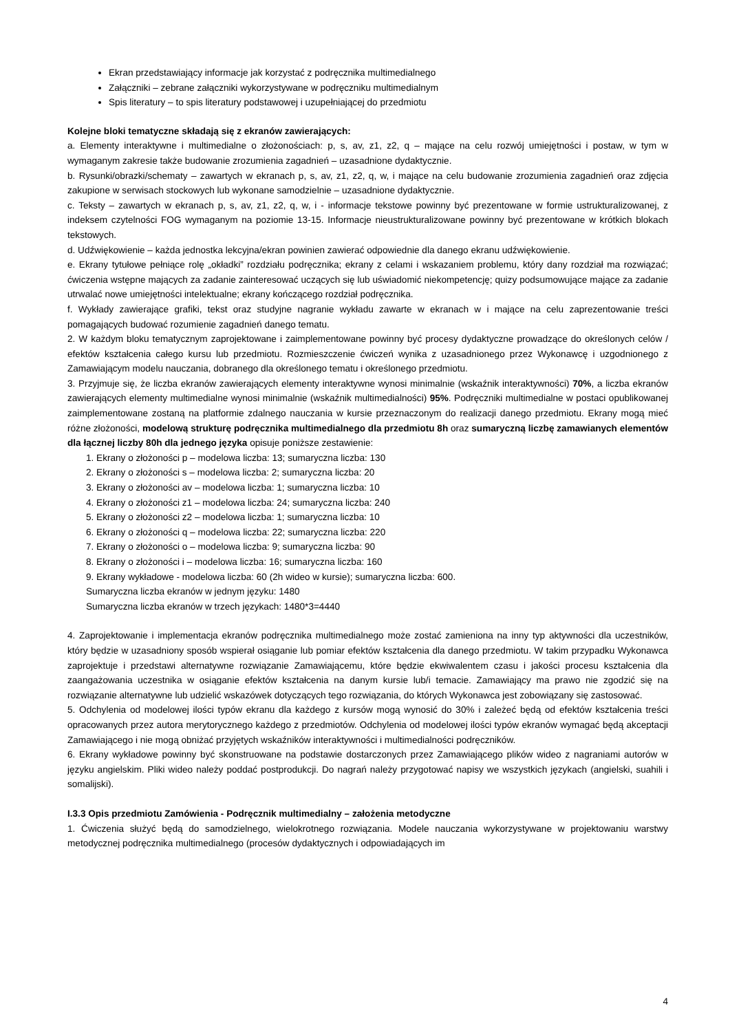Ekran przedstawiający informacje jak korzystać z podręcznika multimedialnego
Załączniki – zebrane załączniki wykorzystywane w podręczniku multimedialnym
Spis literatury – to spis literatury podstawowej i uzupełniającej do przedmiotu
Kolejne bloki tematyczne składają się z ekranów zawierających:
a. Elementy interaktywne i multimedialne o złożonościach: p, s, av, z1, z2, q – mające na celu rozwój umiejętności i postaw, w tym w wymaganym zakresie także budowanie zrozumienia zagadnień – uzasadnione dydaktycznie.
b. Rysunki/obrazki/schematy – zawartych w ekranach p, s, av, z1, z2, q, w, i mające na celu budowanie zrozumienia zagadnień oraz zdjęcia zakupione w serwisach stockowych lub wykonane samodzielnie – uzasadnione dydaktycznie.
c. Teksty – zawartych w ekranach p, s, av, z1, z2, q, w, i - informacje tekstowe powinny być prezentowane w formie ustrukturalizowanej, z indeksem czytelności FOG wymaganym na poziomie 13-15. Informacje nieustrukturalizowane powinny być prezentowane w krótkich blokach tekstowych.
d. Udźwiękowienie – każda jednostka lekcyjna/ekran powinien zawierać odpowiednie dla danego ekranu udźwiękowienie.
e. Ekrany tytułowe pełniące rolę „okładki” rozdziału podręcznika; ekrany z celami i wskazaniem problemu, który dany rozdział ma rozwiązać; ćwiczenia wstępne mających za zadanie zainteresować uczących się lub uświadomić niekompetencję; quizy podsumowujące mające za zadanie utrwalać nowe umiejętności intelektualne; ekrany kończącego rozdział podręcznika.
f. Wykłady zawierające grafiki, tekst oraz studyjne nagranie wykładu zawarte w ekranach w i mające na celu zaprezentowanie treści pomagających budować rozumienie zagadnień danego tematu.
2. W każdym bloku tematycznym zaprojektowane i zaimplementowane powinny być procesy dydaktyczne prowadzące do określonych celów / efektów kształcenia całego kursu lub przedmiotu. Rozmieszczenie ćwiczeń wynika z uzasadnionego przez Wykonawcę i uzgodnionego z Zamawiającym modelu nauczania, dobranego dla określonego tematu i określonego przedmiotu.
3. Przyjmuje się, że liczba ekranów zawierających elementy interaktywne wynosi minimalnie (wskaźnik interaktywności) 70%, a liczba ekranów zawierających elementy multimedialne wynosi minimalnie (wskaźnik multimedialności) 95%. Podręczniki multimedialne w postaci opublikowanej zaimplementowane zostaną na platformie zdalnego nauczania w kursie przeznaczonym do realizacji danego przedmiotu. Ekrany mogą mieć różne złożoności, modelową strukturę podręcznika multimedialnego dla przedmiotu 8h oraz sumaryczną liczbę zamawianych elementów dla łącznej liczby 80h dla jednego języka opisuje poniższe zestawienie:
1. Ekrany o złożoności p – modelowa liczba: 13; sumaryczna liczba: 130
2. Ekrany o złożoności s – modelowa liczba: 2; sumaryczna liczba: 20
3. Ekrany o złożoności av – modelowa liczba: 1; sumaryczna liczba: 10
4. Ekrany o złożoności z1 – modelowa liczba: 24; sumaryczna liczba: 240
5. Ekrany o złożoności z2 – modelowa liczba: 1; sumaryczna liczba: 10
6. Ekrany o złożoności q – modelowa liczba: 22; sumaryczna liczba: 220
7. Ekrany o złożoności o – modelowa liczba: 9; sumaryczna liczba: 90
8. Ekrany o złożoności i – modelowa liczba: 16; sumaryczna liczba: 160
9. Ekrany wykładowe - modelowa liczba: 60 (2h wideo w kursie); sumaryczna liczba: 600.
Sumaryczna liczba ekranów w jednym języku: 1480
Sumaryczna liczba ekranów w trzech językach: 1480*3=4440
4. Zaprojektowanie i implementacja ekranów podręcznika multimedialnego może zostać zamieniona na inny typ aktywności dla uczestników, który będzie w uzasadniony sposób wspierał osiąganie lub pomiar efektów kształcenia dla danego przedmiotu. W takim przypadku Wykonawca zaprojektuje i przedstawi alternatywne rozwiązanie Zamawiającemu, które będzie ekwiwalentem czasu i jakości procesu kształcenia dla zaangażowania uczestnika w osiąganie efektów kształcenia na danym kursie lub/i temacie. Zamawiający ma prawo nie zgodzić się na rozwiązanie alternatywne lub udzielić wskazówek dotyczących tego rozwiązania, do których Wykonawca jest zobowiązany się zastosować.
5. Odchylenia od modelowej ilości typów ekranu dla każdego z kursów mogą wynosić do 30% i zależeć będą od efektów kształcenia treści opracowanych przez autora merytorycznego każdego z przedmiotów. Odchylenia od modelowej ilości typów ekranów wymagać będą akceptacji Zamawiającego i nie mogą obniżać przyjętych wskaźników interaktywności i multimedialności podręczników.
6. Ekrany wykładowe powinny być skonstruowane na podstawie dostarczonych przez Zamawiającego plików wideo z nagraniami autorów w języku angielskim. Pliki wideo należy poddać postprodukcji. Do nagrań należy przygotować napisy we wszystkich językach (angielski, suahili i somalijski).
I.3.3 Opis przedmiotu Zamówienia - Podręcznik multimedialny – założenia metodyczne
1. Ćwiczenia służyć będą do samodzielnego, wielokrotnego rozwiązania. Modele nauczania wykorzystywane w projektowaniu warstwy metodycznej podręcznika multimedialnego (procesów dydaktycznych i odpowiadających im
4